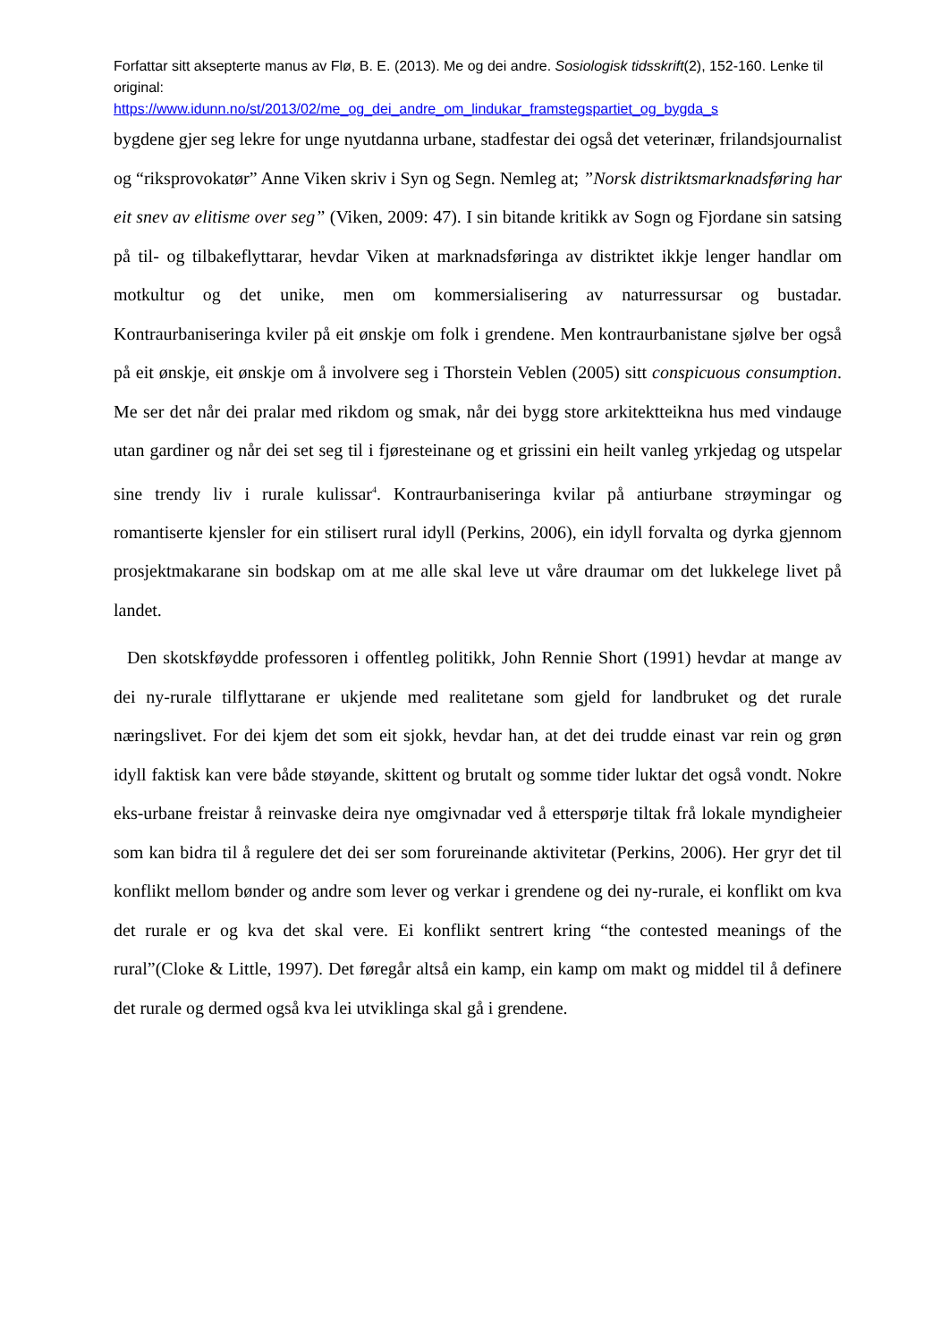Forfattar sitt aksepterte manus av Flø, B. E. (2013). Me og dei andre. Sosiologisk tidsskrift(2), 152-160. Lenke til original:
https://www.idunn.no/st/2013/02/me_og_dei_andre_om_lindukar_framstegspartiet_og_bygda_s
bygdene gjer seg lekre for unge nyutdanna urbane, stadfestar dei også det veterinær, frilandsjournalist og “riksprovokatør” Anne Viken skriv i Syn og Segn. Nemleg at; ”Norsk distriktsmarknadsføring har eit snev av elitisme over seg” (Viken, 2009: 47). I sin bitande kritikk av Sogn og Fjordane sin satsing på til- og tilbakeflyttarar, hevdar Viken at marknadsføringa av distriktet ikkje lenger handlar om motkultur og det unike, men om kommersialisering av naturressursar og bustadar. Kontraurbaniseringa kviler på eit ønskje om folk i grendene. Men kontraurbanistane sjølve ber også på eit ønskje, eit ønskje om å involvere seg i Thorstein Veblen (2005) sitt conspicuous consumption. Me ser det når dei pralar med rikdom og smak, når dei bygg store arkitektteikna hus med vindauge utan gardiner og når dei set seg til i fjøresteinane og et grissini ein heilt vanleg yrkjedag og utspelar sine trendy liv i rurale kulissar<sup>4</sup>. Kontraurbaniseringa kvilar på antiurbane strøymingar og romantiserte kjensler for ein stilisert rural idyll (Perkins, 2006), ein idyll forvalta og dyrka gjennom prosjektmakarane sin bodskap om at me alle skal leve ut våre draumar om det lukkelege livet på landet.
Den skotskføydde professoren i offentleg politikk, John Rennie Short (1991) hevdar at mange av dei ny-rurale tilflyttarane er ukjende med realitetane som gjeld for landbruket og det rurale næringslivet. For dei kjem det som eit sjokk, hevdar han, at det dei trudde einast var rein og grøn idyll faktisk kan vere både støyande, skittent og brutalt og somme tider luktar det også vondt. Nokre eks-urbane freistar å reinvaske deira nye omgivnadar ved å etterspørje tiltak frå lokale myndigheier som kan bidra til å regulere det dei ser som forureinande aktivitetar (Perkins, 2006). Her gryr det til konflikt mellom bønder og andre som lever og verkar i grendene og dei ny-rurale, ei konflikt om kva det rurale er og kva det skal vere. Ei konflikt sentrert kring “the contested meanings of the rural”(Cloke & Little, 1997). Det føregår altså ein kamp, ein kamp om makt og middel til å definere det rurale og dermed også kva lei utviklinga skal gå i grendene.